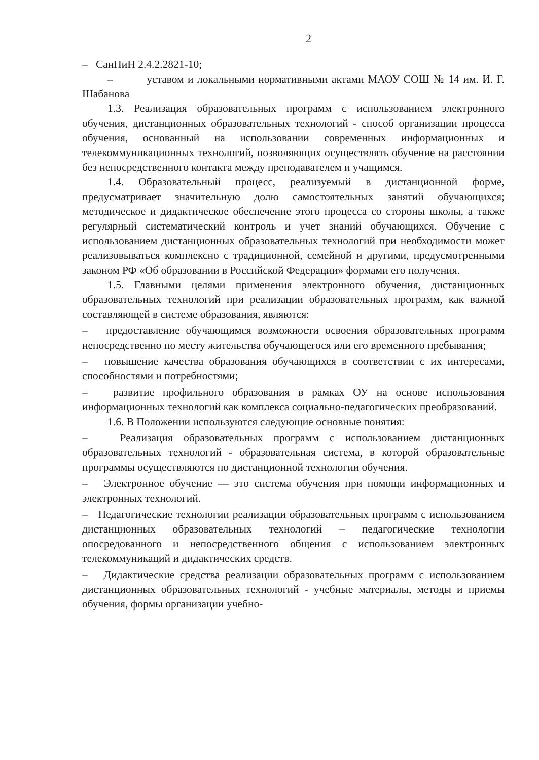2
– СанПиН 2.4.2.2821-10;
– уставом и локальными нормативными актами МАОУ СОШ № 14 им. И. Г. Шабанова
1.3. Реализация образовательных программ с использованием электронного обучения, дистанционных образовательных технологий - способ организации процесса обучения, основанный на использовании современных информационных и телекоммуникационных технологий, позволяющих осуществлять обучение на расстоянии без непосредственного контакта между преподавателем и учащимся.
1.4. Образовательный процесс, реализуемый в дистанционной форме, предусматривает значительную долю самостоятельных занятий обучающихся; методическое и дидактическое обеспечение этого процесса со стороны школы, а также регулярный систематический контроль и учет знаний обучающихся. Обучение с использованием дистанционных образовательных технологий при необходимости может реализовываться комплексно с традиционной, семейной и другими, предусмотренными законом РФ «Об образовании в Российской Федерации» формами его получения.
1.5. Главными целями применения электронного обучения, дистанционных образовательных технологий при реализации образовательных программ, как важной составляющей в системе образования, являются:
– предоставление обучающимся возможности освоения образовательных программ непосредственно по месту жительства обучающегося или его временного пребывания;
– повышение качества образования обучающихся в соответствии с их интересами, способностями и потребностями;
– развитие профильного образования в рамках ОУ на основе использования информационных технологий как комплекса социально-педагогических преобразований.
1.6. В Положении используются следующие основные понятия:
– Реализация образовательных программ с использованием дистанционных образовательных технологий - образовательная система, в которой образовательные программы осуществляются по дистанционной технологии обучения.
– Электронное обучение — это система обучения при помощи информационных и электронных технологий.
– Педагогические технологии реализации образовательных программ с использованием дистанционных образовательных технологий – педагогические технологии опосредованного и непосредственного общения с использованием электронных телекоммуникаций и дидактических средств.
– Дидактические средства реализации образовательных программ с использованием дистанционных образовательных технологий - учебные материалы, методы и приемы обучения, формы организации учебно-